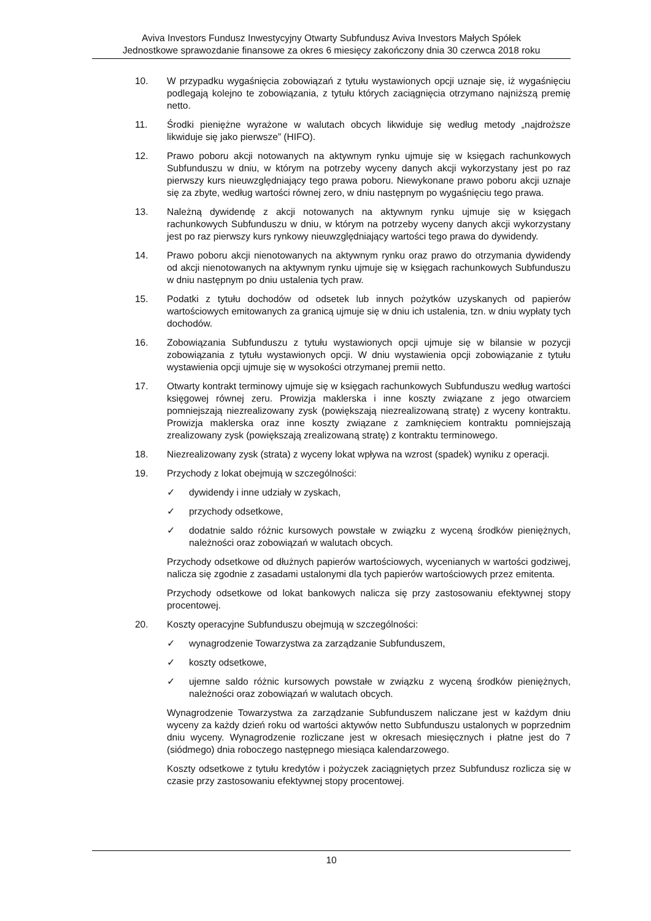Aviva Investors Fundusz Inwestycyjny Otwarty Subfundusz Aviva Investors Małych Spółek
Jednostkowe sprawozdanie finansowe za okres 6 miesięcy zakończony dnia 30 czerwca 2018 roku
10. W przypadku wygaśnięcia zobowiązań z tytułu wystawionych opcji uznaje się, iż wygaśnięciu podlegają kolejno te zobowiązania, z tytułu których zaciągnięcia otrzymano najniższą premię netto.
11. Środki pieniężne wyrażone w walutach obcych likwiduje się według metody „najdroższe likwiduje się jako pierwsze” (HIFO).
12. Prawo poboru akcji notowanych na aktywnym rynku ujmuje się w księgach rachunkowych Subfunduszu w dniu, w którym na potrzeby wyceny danych akcji wykorzystany jest po raz pierwszy kurs nieuwzględniający tego prawa poboru. Niewykonane prawo poboru akcji uznaje się za zbyte, według wartości równej zero, w dniu następnym po wygaśnięciu tego prawa.
13. Należną dywidendę z akcji notowanych na aktywnym rynku ujmuje się w księgach rachunkowych Subfunduszu w dniu, w którym na potrzeby wyceny danych akcji wykorzystany jest po raz pierwszy kurs rynkowy nieuwzględniający wartości tego prawa do dywidendy.
14. Prawo poboru akcji nienotowanych na aktywnym rynku oraz prawo do otrzymania dywidendy od akcji nienotowanych na aktywnym rynku ujmuje się w księgach rachunkowych Subfunduszu w dniu następnym po dniu ustalenia tych praw.
15. Podatki z tytułu dochodów od odsetek lub innych pożytków uzyskanych od papierów wartościowych emitowanych za granicą ujmuje się w dniu ich ustalenia, tzn. w dniu wypłaty tych dochodów.
16. Zobowiązania Subfunduszu z tytułu wystawionych opcji ujmuje się w bilansie w pozycji zobowiązania z tytułu wystawionych opcji. W dniu wystawienia opcji zobowiązanie z tytułu wystawienia opcji ujmuje się w wysokości otrzymanej premii netto.
17. Otwarty kontrakt terminowy ujmuje się w księgach rachunkowych Subfunduszu według wartości księgowej równej zeru. Prowizja maklerska i inne koszty związane z jego otwarciem pomniejszają niezrealizowany zysk (powiększają niezrealizowaną stratę) z wyceny kontraktu. Prowizja maklerska oraz inne koszty związane z zamknięciem kontraktu pomniejszają zrealizowany zysk (powiększają zrealizowaną stratę) z kontraktu terminowego.
18. Niezrealizowany zysk (strata) z wyceny lokat wpływa na wzrost (spadek) wyniku z operacji.
19. Przychody z lokat obejmują w szczególności:
✓ dywidendy i inne udziały w zyskach,
✓ przychody odsetkowe,
✓ dodatnie saldo różnic kursowych powstałe w związku z wyceną środków pieniężnych, należności oraz zobowiązań w walutach obcych.
Przychody odsetkowe od dłużnych papierów wartościowych, wycenianych w wartości godziwej, nalicza się zgodnie z zasadami ustalonymi dla tych papierów wartościowych przez emitenta.
Przychody odsetkowe od lokat bankowych nalicza się przy zastosowaniu efektywnej stopy procentowej.
20. Koszty operacyjne Subfunduszu obejmują w szczególności:
✓ wynagrodzenie Towarzystwa za zarządzanie Subfunduszem,
✓ koszty odsetkowe,
✓ ujemne saldo różnic kursowych powstałe w związku z wyceną środków pieniężnych, należności oraz zobowiązań w walutach obcych.
Wynagrodzenie Towarzystwa za zarządzanie Subfunduszem naliczane jest w każdym dniu wyceny za każdy dzień roku od wartości aktywów netto Subfunduszu ustalonych w poprzednim dniu wyceny. Wynagrodzenie rozliczane jest w okresach miesięcznych i płatne jest do 7 (siódmego) dnia roboczego następnego miesiąca kalendarzowego.
Koszty odsetkowe z tytułu kredytów i pożyczek zaciągniętych przez Subfundusz rozlicza się w czasie przy zastosowaniu efektywnej stopy procentowej.
10